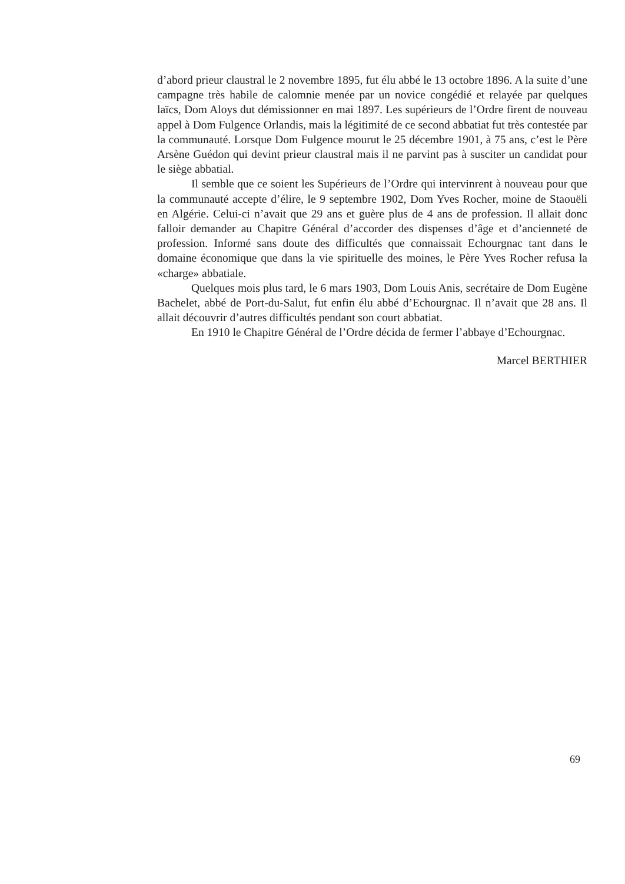d’abord prieur claustral le 2 novembre 1895, fut élu abbé le 13 octobre 1896. A la suite d’une campagne très habile de calomnie menée par un novice congédié et relayée par quelques laïcs, Dom Aloys dut démissionner en mai 1897. Les supérieurs de l’Ordre firent de nouveau appel à Dom Fulgence Orlandis, mais la légitimité de ce second abbatiat fut très contestée par la communauté. Lorsque Dom Fulgence mourut le 25 décembre 1901, à 75 ans, c’est le Père Arsène Guédon qui devint prieur claustral mais il ne parvint pas à susciter un candidat pour le siège abbatial.
Il semble que ce soient les Supérieurs de l’Ordre qui intervinrent à nouveau pour que la communauté accepte d’élire, le 9 septembre 1902, Dom Yves Rocher, moine de Staouëli en Algérie. Celui-ci n’avait que 29 ans et guère plus de 4 ans de profession. Il allait donc falloir demander au Chapitre Général d’accorder des dispenses d’âge et d’ancienneté de profession. Informé sans doute des difficultés que connaissait Echourgnac tant dans le domaine économique que dans la vie spirituelle des moines, le Père Yves Rocher refusa la «charge» abbatiale.
Quelques mois plus tard, le 6 mars 1903, Dom Louis Anis, secrétaire de Dom Eugène Bachelet, abbé de Port-du-Salut, fut enfin élu abbé d’Echourgnac. Il n’avait que 28 ans. Il allait découvrir d’autres difficultés pendant son court abbatiat.
En 1910 le Chapitre Général de l’Ordre décida de fermer l’abbaye d’Echourgnac.
Marcel BERTHIER
69